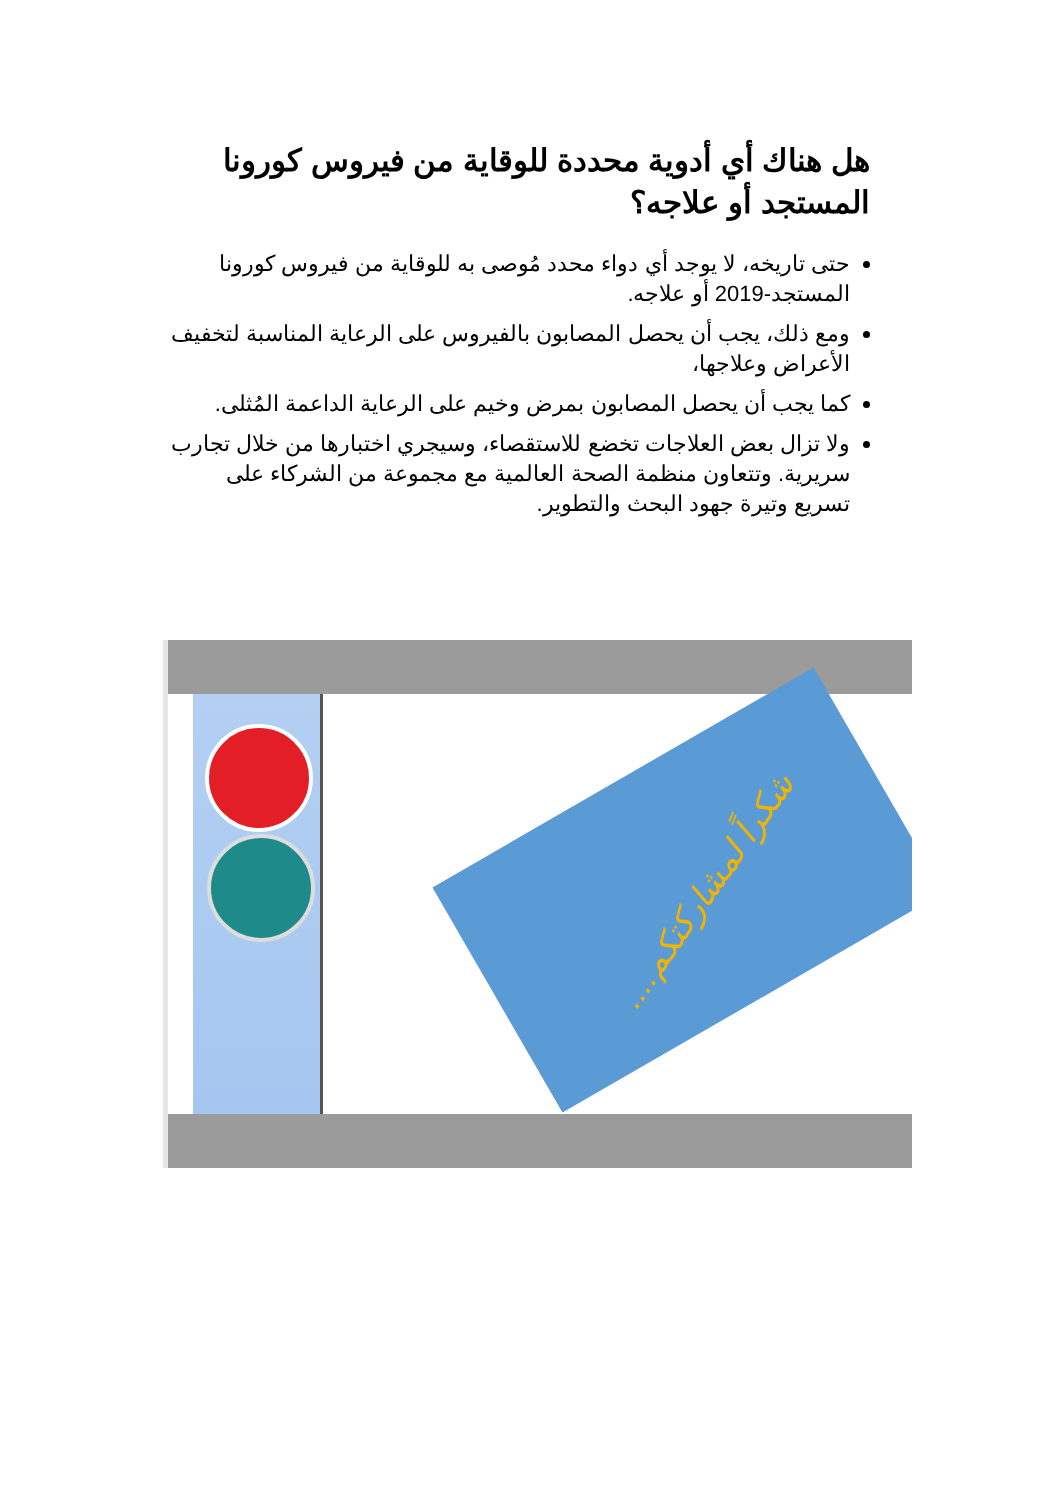هل هناك أي أدوية محددة للوقاية من فيروس كورونا المستجد أو علاجه؟
حتى تاريخه، لا يوجد أي دواء محدد مُوصى به للوقاية من فيروس كورونا المستجد-2019 أو علاجه.
ومع ذلك، يجب أن يحصل المصابون بالفيروس على الرعاية المناسبة لتخفيف الأعراض وعلاجها،
كما يجب أن يحصل المصابون بمرض وخيم على الرعاية الداعمة المُثلى.
ولا تزال بعض العلاجات تخضع للاستقصاء، وسيجري اختبارها من خلال تجارب سريرية. وتتعاون منظمة الصحة العالمية مع مجموعة من الشركاء على تسريع وتيرة جهود البحث والتطوير.
شكراً لمشاركتكم....